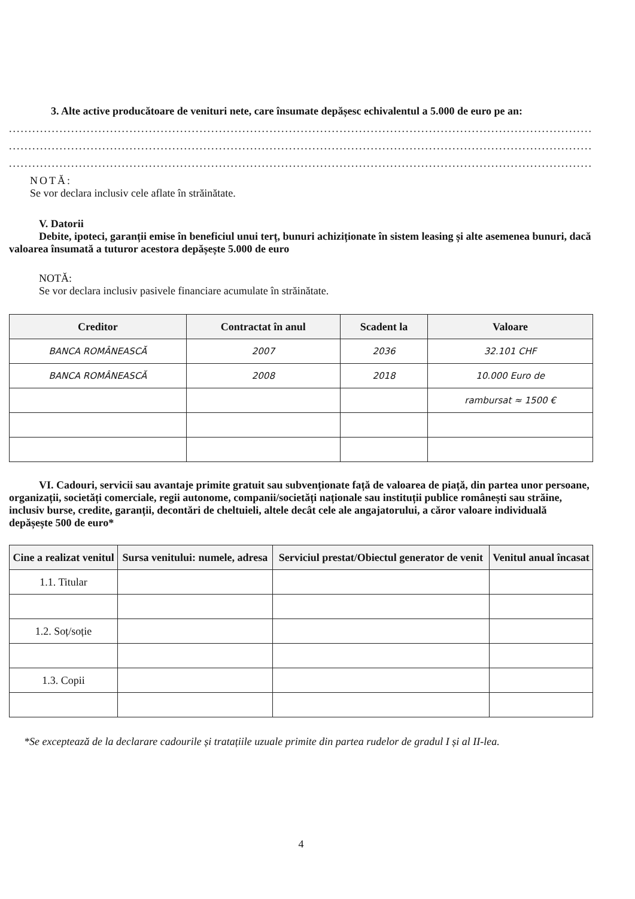3. Alte active producătoare de venituri nete, care însumate depășesc echivalentul a 5.000 de euro pe an:
......................................................................................................................................................................
......................................................................................................................................................................
......................................................................................................................................................................
NOTĂ:
Se vor declara inclusiv cele aflate în străinătate.
V. Datorii
Debite, ipoteci, garanții emise în beneficiul unui terț, bunuri achiziționate în sistem leasing și alte asemenea bunuri, dacă valoarea însumată a tuturor acestora depășește 5.000 de euro
NOTĂ:
Se vor declara inclusiv pasivele financiare acumulate în străinătate.
| Creditor | Contractat în anul | Scadent la | Valoare |
| --- | --- | --- | --- |
| BANCA ROMÂNEASCĂ | 2007 | 2036 | 32.101 CHF |
| BANCA ROMÂNEASCĂ | 2008 | 2018 | 10.000 Euro de |
| | | | rambursat ≈ 1500 € |
VI. Cadouri, servicii sau avantaje primite gratuit sau subvenționate față de valoarea de piață, din partea unor persoane, organizații, societăți comerciale, regii autonome, companii/societăți naționale sau instituții publice românești sau străine, inclusiv burse, credite, garanții, decontări de cheltuieli, altele decât cele ale angajatorului, a căror valoare individuală depășește 500 de euro*
| Cine a realizat venitul | Sursa venitului: numele, adresa | Serviciul prestat/Obiectul generator de venit | Venitul anual încasat |
| --- | --- | --- | --- |
| 1.1. Titular | | | |
| 1.2. Soț/soție | | | |
| 1.3. Copii | | | |
*Se exceptează de la declarare cadourile și tratațiile uzuale primite din partea rudelor de gradul I și al II-lea.
4